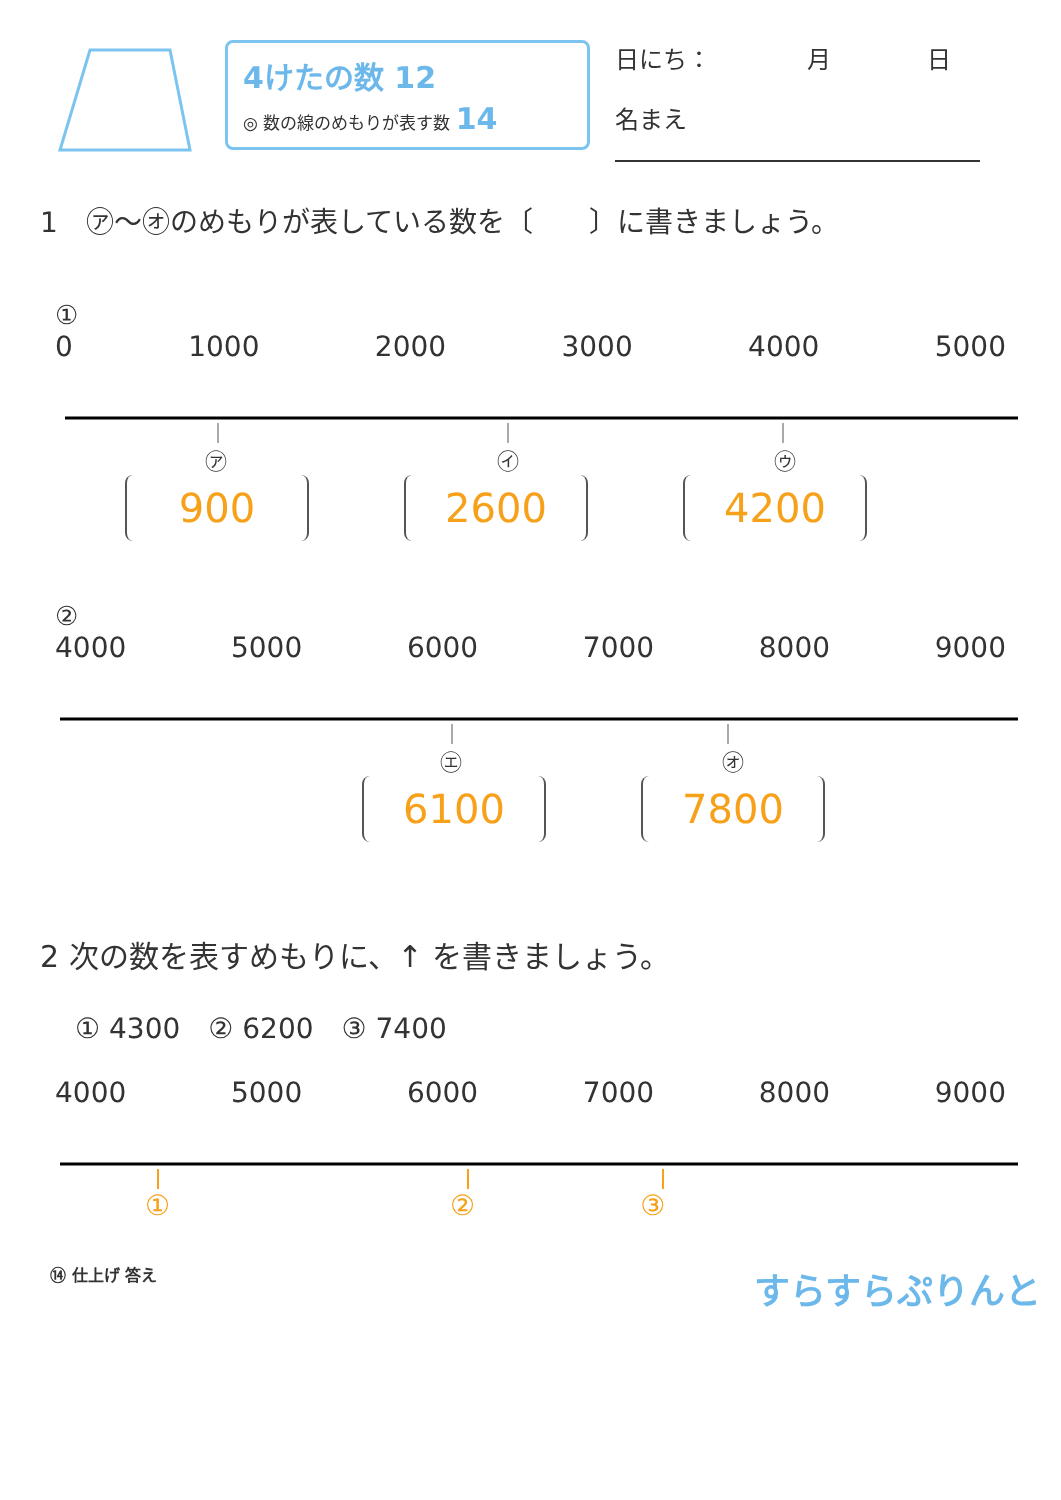4けたの数 12
◎ 数の線のめもりが表す数 14
日にち：　　　　月　　　　日
名まえ
1　㋐～㋔のめもりが表している数を〔　　〕に書きましょう。
①
0 1000 2000 3000 4000 5000
㋐ ㋑ ㋒
900 2600 4200
②
4000 5000 6000 7000 8000 9000
㋓ ㋔
6100 7800
2 次の数を表すめもりに、↑ を書きましょう。
① 4300　② 6200　③ 7400
4000 5000 6000 7000 8000 9000
① ② ③
⑭ 仕上げ 答え すらすらぷりんと